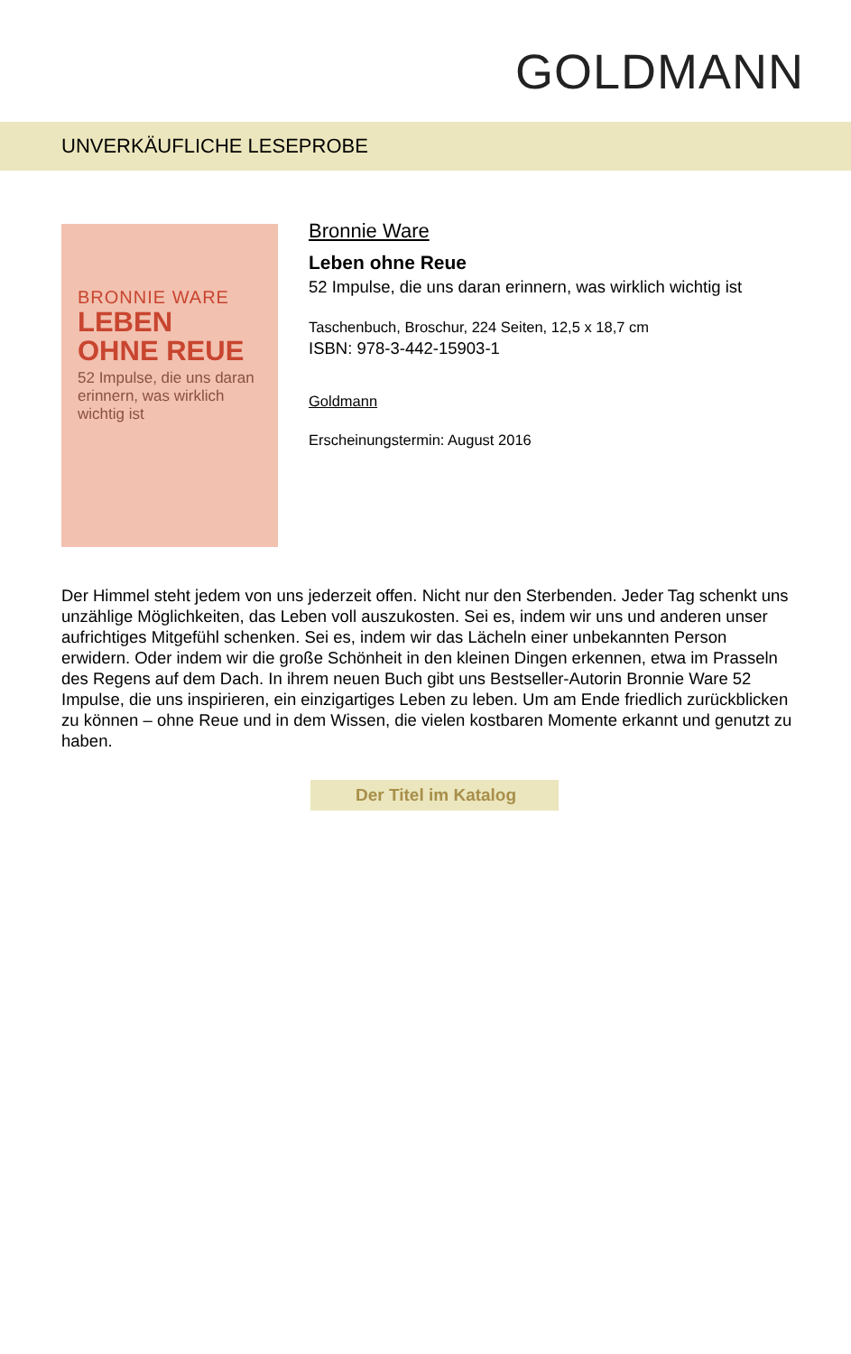GOLDMANN
UNVERKÄUFLICHE LESEPROBE
BRONNIE WARE
LEBEN
OHNE REUE
52 Impulse, die uns daran erinnern, was wirklich wichtig ist
Bronnie Ware
Leben ohne Reue
52 Impulse, die uns daran erinnern, was wirklich wichtig ist
Taschenbuch, Broschur, 224 Seiten, 12,5 x 18,7 cm
ISBN: 978-3-442-15903-1
Goldmann
Erscheinungstermin: August 2016
Der Himmel steht jedem von uns jederzeit offen. Nicht nur den Sterbenden. Jeder Tag schenkt uns unzählige Möglichkeiten, das Leben voll auszukosten. Sei es, indem wir uns und anderen unser aufrichtiges Mitgefühl schenken. Sei es, indem wir das Lächeln einer unbekannten Person erwidern. Oder indem wir die große Schönheit in den kleinen Dingen erkennen, etwa im Prasseln des Regens auf dem Dach. In ihrem neuen Buch gibt uns Bestseller-Autorin Bronnie Ware 52 Impulse, die uns inspirieren, ein einzigartiges Leben zu leben. Um am Ende friedlich zurückblicken zu können – ohne Reue und in dem Wissen, die vielen kostbaren Momente erkannt und genutzt zu haben.
Der Titel im Katalog